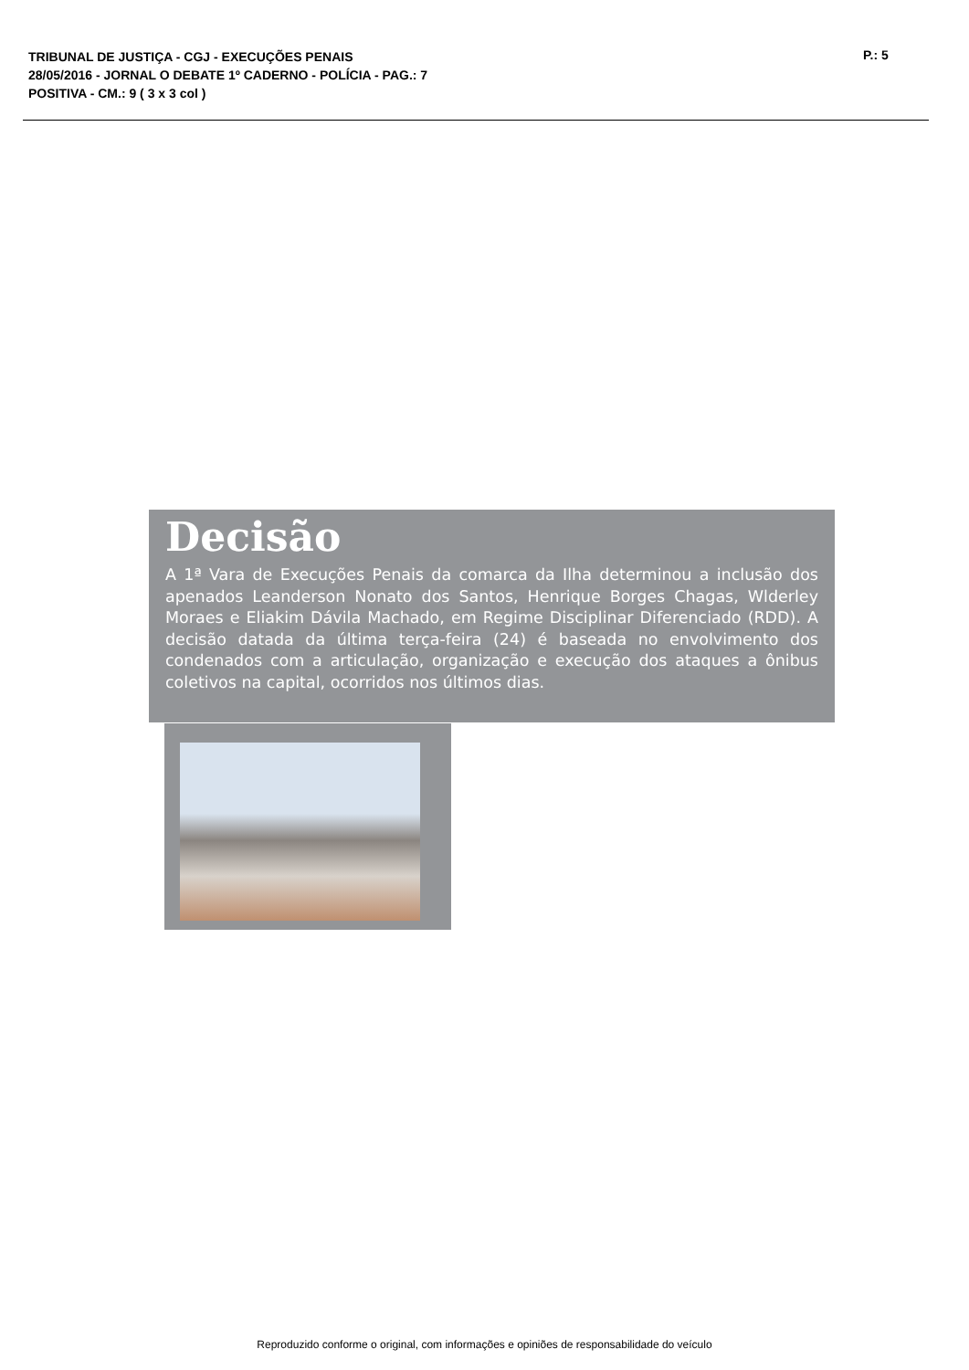TRIBUNAL DE JUSTIÇA - CGJ - EXECUÇÕES PENAIS
28/05/2016 - JORNAL O DEBATE 1º CADERNO - POLÍCIA - PAG.: 7
POSITIVA - CM.: 9 ( 3 x 3 col )
P.: 5
Decisão
A 1ª Vara de Execuções Penais da comarca da Ilha determinou a inclusão dos apenados Leanderson Nonato dos Santos, Henrique Borges Chagas, Wlderley Moraes e Eliakim Dávila Machado, em Regime Disciplinar Diferenciado (RDD). A decisão datada da última terça-feira (24) é baseada no envolvimento dos condenados com a articulação, organização e execução dos ataques a ônibus coletivos na capital, ocorridos nos últimos dias.
Reproduzido conforme o original, com informações e opiniões de responsabilidade do veículo